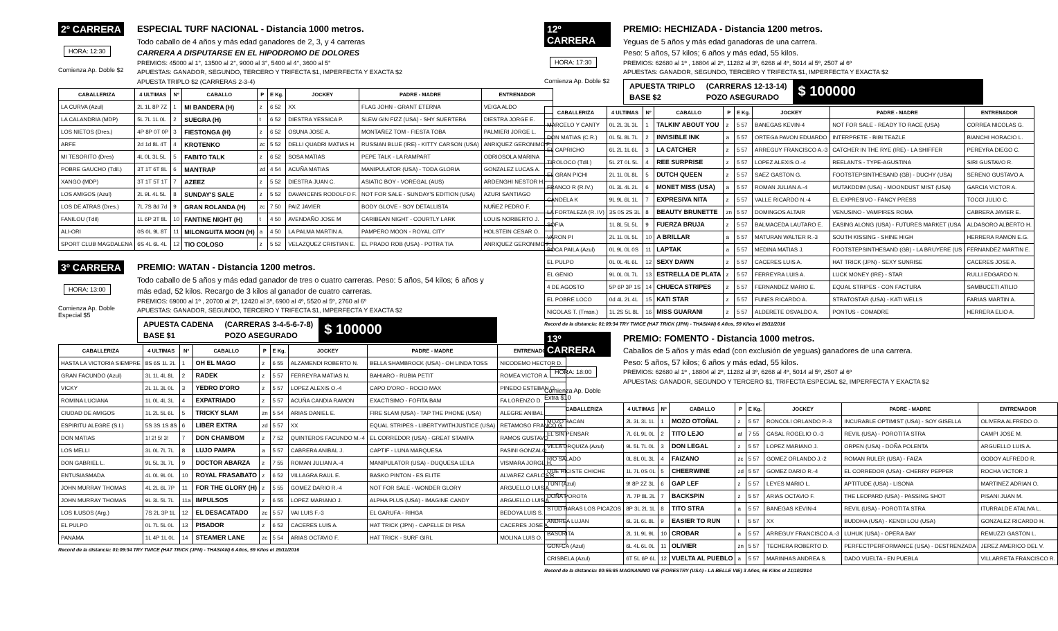2º CARRERA
HORA: 12:30
Comienza Ap. Doble $2
ESPECIAL TURF NACIONAL - Distancia 1000 metros.
Todo caballo de 4 años y más edad ganadores de 2, 3, y 4 carreras
CARRERA A DISPUTARSE EN EL HIPODROMO DE DOLORES
PREMIOS: 45000 al 1°, 13500 al 2°, 9000 al 3°, 5400 al 4°, 3600 al 5°
APUESTAS: GANADOR, SEGUNDO, TERCERO Y TRIFECTA $1, IMPERFECTA Y EXACTA $2
APUESTA TRIPLO $2 (CARRERAS 2-3-4)
| CABALLERIZA | 4 ULTIMAS | Nº | CABALLO | P | E Kg. | JOCKEY | PADRE - MADRE | ENTRENADOR |
| --- | --- | --- | --- | --- | --- | --- | --- | --- |
| LA CURVA (Azul) | 2L 1L 8P 7Z | 1 | MI BANDERA (H) | z | 6 52 | XX | FLAG JOHN - GRANT ETERNA | VEIGA ALDO |
| LA CALANDRIA (MDP) | 5L 7L 1L 0L | 2 | SUEGRA (H) | t | 6 52 | DIESTRA YESSICA P. | SLEW GIN FIZZ (USA) - SHY SUERTERA | DIESTRA JORGE E. |
| LOS NIETOS (Dres.) | 4P 8P 0T 0P | 3 | FIESTONGA (H) | z | 6 52 | OSUNA JOSE A. | MONTAÑEZ TOM - FIESTA TOBA | PALMIERI JORGE L. |
| ARFE | 2d 1d 8L 4T | 4 | KROTENKO | zc | 5 52 | DELLI QUADRI MATIAS H. | RUSSIAN BLUE (IRE) - KITTY CARSON (USA) | ANRIQUEZ GERONIMO F. |
| MI TESORITO (Dres) | 4L 0L 3L 5L | 5 | FABITO TALK | z | 6 52 | SOSA MATIAS | PEPE TALK - LA RAMPART | ODRIOSOLA MARINA |
| POBRE GAUCHO (Tdil.) | 3T 1T 6T 8L | 6 | MANTRAP | zd | 4 54 | ACUÑA MATIAS | MANIPULATOR (USA) - TODA GLORIA | GONZALEZ LUCAS A. |
| XANGO (MDP) | 3T 1T 5T 1T | 7 | AZEEZ | z | 5 52 | DIESTRA JUAN C. | ASIATIC BOY - VOREGAL (AUS) | ARDENGHI NESTOR H. |
| LOS AMIGOS (Azul) | 2L 9L 4L 5L | 8 | SUNDAY'S SALE | z | 5 52 | DAVANCENS RODOLFO F. | NOT FOR SALE - SUNDAY'S EDITION (USA) | AZURI SANTIAGO |
| LOS DE ATRAS (Dres.) | 7L 7S 8d 7d | 9 | GRAN ROLANDA (H) | zc | 7 50 | PAIZ JAVIER | BODY GLOVE - SOY DETALLISTA | NUÑEZ PEDRO F. |
| FANILOU (Tdil) | 1L 6P 3T 8L | 10 | FANTINE NIGHT (H) | t | 4 50 | AVENDAÑO JOSE M | CARIBEAN NIGHT - COURTLY LARK | LOUIS NORBERTO J. |
| ALI-ORI | 0S 0L 9L 8T | 11 | MILONGUITA MOON (H) | a | 4 50 | LA PALMA MARTIN A. | PAMPERO MOON - ROYAL CITY | HOLSTEIN CESAR O. |
| SPORT CLUB MAGDALENA | 6S 4L 6L 4L | 12 | TIO COLOSO | z | 5 52 | VELAZQUEZ CRISTIAN E. | EL PRADO ROB (USA) - POTRA TIA | ANRIQUEZ GERONIMO F. |
3º CARRERA
HORA: 13:00
Comienza Ap. Doble Especial $5
PREMIO: WATAN - Distancia 1200 metros.
Todo caballo de 5 años y más edad ganador de tres o cuatro carreras. Peso: 5 años, 54 kilos; 6 años y más edad, 52 kilos. Recargo de 3 kilos al ganador de cuatro carreras.
PREMIOS: 69000 al 1º , 20700 al 2º, 12420 al 3º, 6900 al 4º, 5520 al 5º, 2760 al 6º
APUESTAS: GANADOR, SEGUNDO, TERCERO Y TRIFECTA $1, IMPERFECTA Y EXACTA $2
APUESTA CADENA
BASE $1
(CARRERAS 3-4-5-6-7-8)
POZO ASEGURADO
$ 100000
| CABALLERIZA | 4 ULTIMAS | Nº | CABALLO | P | E Kg. | JOCKEY | PADRE - MADRE | ENTRENADOR |
| --- | --- | --- | --- | --- | --- | --- | --- | --- |
| HASTA LA VICTORIA SIEMPRE | 8S 6S 1L 2L | 1 | OH EL MAGO | z | 6 55 | ALZAMENDI ROBERTO N. | BELLA SHAMBROCK (USA) - OH LINDA TOSS | NICODEMO HECTOR D. |
| GRAN FACUNDO (Azul) | 3L 1L 4L 8L | 2 | RADEK | z | 5 57 | FERREYRA MATIAS N. | BAHIARO - RUBIA PETIT | ROMEA VICTOR A. |
| VICKY | 2L 1L 3L 0L | 3 | YEDRO D'ORO | z | 5 57 | LOPEZ ALEXIS O.-4 | CAPO D'ORO - ROCIO MAX | PINEDO ESTEBAN O. |
| ROMINA LUCIANA | 1L 0L 4L 3L | 4 | EXPATRIADO | z | 5 57 | ACUÑA CANDIA RAMON | EXACTISIMO - FOFITA BAM | FA LORENZO D. |
| CIUDAD DE AMIGOS | 1L 2L 5L 6L | 5 | TRICKY SLAM | zn | 5 54 | ARIAS DANIEL E. | FIRE SLAM (USA) - TAP THE PHONE (USA) | ALEGRE ANIBAL |
| ESPIRITU ALEGRE (S.I.) | 5S 3S 1S 8S | 6 | LIBER EXTRA | zd | 5 57 | XX | EQUAL STRIPES - LIBERTYWITHJUSTICE (USA) | RETAMOSO FRANCO G. |
| DON MATIAS | 1! 2! 5! 3! | 7 | DON CHAMBOM | z | 7 52 | QUINTEROS FACUNDO M.-4 | EL CORREDOR (USA) - GREAT STAMPA | RAMOS GUSTAVO |
| LOS MELLI | 3L 0L 7L 7L | 8 | LUJO PAMPA | a | 5 57 | CABRERA ANIBAL J. | CAPTIF - LUNA MARQUESA | PASINI GONZALO |
| DON GABRIEL L. | 9L 5L 3L 7L | 9 | DOCTOR ABARZA | z | 7 55 | ROMAN JULIAN A.-4 | MANIPULATOR (USA) - DUQUESA LEILA | VISMARA JORGE H. |
| ENTUSIASMADA | 4L 0L 9L 0L | 10 | ROYAL FRASABATO | z | 6 52 | VILLAGRA RAUL E. | BASKO PINTON - ES ELITE | ALVAREZ CARLOS R. |
| JOHN MURRAY THOMAS | 4L 2L 6L 7P | 11 | FOR THE GLORY (H) | z | 5 55 | GOMEZ DARIO R.-4 | NOT FOR SALE - WONDER GLORY | ARGUELLO LUIS A. |
| JOHN MURRAY THOMAS | 9L 3L 5L 7L | 11a | IMPULSOS | z | 6 55 | LOPEZ MARIANO J. | ALPHA PLUS (USA) - IMAGINE CANDY | ARGUELLO LUIS A. |
| LOS ILUSOS (Arg.) | 7S 2L 3P 1L | 12 | EL DESACATADO | zc | 5 57 | VAI LUIS F.-3 | EL GARUFA - RIHGA | BEDOYA LUIS S. |
| EL PULPO | 0L 7L 5L 0L | 13 | PISADOR | z | 6 52 | CACERES LUIS A. | HAT TRICK (JPN) - CAPELLE DI PISA | CACERES JOSE A. |
| PANAMA | 1L 4P 1L 0L | 14 | STEAMER LANE | zc | 5 54 | ARIAS OCTAVIO F. | HAT TRICK - SURF GIRL | MOLINA LUIS O. |
Record de la distancia: 01:09:34 TRY TWICE (HAT TRICK (JPN) - THASIAN) 6 Años, 59 Kilos el 19/11/2016
12º CARRERA
HORA: 17:30
Comienza Ap. Doble $2
PREMIO: HECHIZADA - Distancia 1200 metros.
Yeguas de 5 años y más edad ganadoras de una carrera.
Peso: 5 años, 57 kilos; 6 años y más edad, 55 kilos.
PREMIOS: 62680 al 1º , 18804 al 2º, 11282 al 3º, 6268 al 4º, 5014 al 5º, 2507 al 6º
APUESTAS: GANADOR, SEGUNDO, TERCERO Y TRIFECTA $1, IMPERFECTA Y EXACTA $2
APUESTA TRIPLO
BASE $2
(CARRERAS 12-13-14)
POZO ASEGURADO
$ 100000
| CABALLERIZA | 4 ULTIMAS | Nº | CABALLO | P | E Kg. | JOCKEY | PADRE - MADRE | ENTRENADOR |
| --- | --- | --- | --- | --- | --- | --- | --- | --- |
| MARCELO Y CANTY | 0L 2L 3L 3L | 1 | TALKIN' ABOUT YOU | z | 5 57 | BANEGAS KEVIN-4 | NOT FOR SALE - READY TO RACE (USA) | CORREA NICOLAS G. |
| DON MATIAS (C.R.) | 0L 5L 8L 7L | 2 | INVISIBLE INK | a | 5 57 | ORTEGA PAVON EDUARDO | INTERPRETE - BIBI TEAZLE | BIANCHI HORACIO L. |
| EL CAPRICHO | 6L 2L 1L 6L | 3 | LA CATCHER | z | 5 57 | ARREGUY FRANCISCO A.-3 | CATCHER IN THE RYE (IRE) - LA SHIFFER | PEREYRA DIEGO C. |
| TIROLOCO (Tdil.) | 5L 2T 0L 5L | 4 | REE SURPRISE | z | 5 57 | LOPEZ ALEXIS O.-4 | REELANTS - TYPE-AGUSTINA | SIRI GUSTAVO R. |
| EL GRAN PICHI | 2L 1L 0L 8L | 5 | DUTCH QUEEN | z | 5 57 | SAEZ GASTON G. | FOOTSTEPSINTHESAND (GB) - DUCHY (USA) | SERENO GUSTAVO A. |
| FRANCO R (R.IV.) | 0L 3L 4L 2L | 6 | MONET MISS (USA) | a | 5 57 | ROMAN JULIAN A.-4 | MUTAKDDIM (USA) - MOONDUST MIST (USA) | GARCIA VICTOR A. |
| CANDELA K | 9L 9L 6L 1L | 7 | EXPRESIVA NITA | z | 5 57 | VALLE RICARDO N.-4 | EL EXPRESIVO - FANCY PRESS | TOCCI JULIO C. |
| LA FORTALEZA (R. IV) | 3S 0S 2S 3L | 8 | BEAUTY BRUNETTE | zn | 5 57 | DOMINGOS ALTAIR | VENUSINO - VAMPIRES ROMA | CABRERA JAVIER E. |
| SOFIA | 1L 8L 5L 5L | 9 | FUERZA BRUJA | z | 5 57 | BALMACEDA LAUTARO E. | EASING ALONG (USA) - FUTURES MARKET (USA | ALDASORO ALBERTO H. |
| VARON PI | 2L 1L 0L 5L | 10 | A BRILLAR | a | 5 57 | MATURAN WALTER R.-3 | SOUTH KISSING - SHINE HIGH | HERRERA RAMON E.G. |
| BOCA PAILA (Azul) | 0L 9L 0L 0S | 11 | LAPTAK | a | 5 57 | MEDINA MATIAS J. | FOOTSTEPSINTHESAND (GB) - LA BRUYERE (US | FERNANDEZ MARTIN E. |
| EL PULPO | 0L 0L 4L 6L | 12 | SEXY DAWN | z | 5 57 | CACERES LUIS A. | HAT TRICK (JPN) - SEXY SUNRISE | CACERES JOSE A. |
| EL GENIO | 9L 0L 0L 7L | 13 | ESTRELLA DE PLATA | z | 5 57 | FERREYRA LUIS A. | LUCK MONEY (IRE) - STAR | RULLI EDGARDO N. |
| 4 DE AGOSTO | 5P 6P 3P 1S | 14 | CHUECA STRIPES | z | 5 57 | FERNANDEZ MARIO E. | EQUAL STRIPES - CON FACTURA | SAMBUCETI ATILIO |
| EL POBRE LOCO | 0d 4L 2L 4L | 15 | KATI STAR | z | 5 57 | FUNES RICARDO A. | STRATOSTAR (USA) - KATI WELLS | FARIAS MARTIN A. |
| NICOLAS T. (Tman.) | 1L 2S 5L 8L | 16 | MISS GUARANI | z | 5 57 | ALDERETE OSVALDO A. | PONTUS - COMADRE | HERRERA ELIO A. |
Record de la distancia: 01:09:34 TRY TWICE (HAT TRICK (JPN) - THASIAN) 6 Años, 59 Kilos el 19/11/2016
13º CARRERA
HORA: 18:00
Comienza Ap. Doble Extra $10
PREMIO: FOMENTO - Distancia 1000 metros.
Caballos de 5 años y más edad (con exclusión de yeguas) ganadores de una carrera.
Peso: 5 años, 57 kilos; 6 años y más edad, 55 kilos.
PREMIOS: 62680 al 1º , 18804 al 2º, 11282 al 3º, 6268 al 4º, 5014 al 5º, 2507 al 6º
APUESTAS: GANADOR, SEGUNDO Y TERCERO $1, TRIFECTA ESPECIAL $2, IMPERFECTA Y EXACTA $2
| CABALLERIZA | 4 ULTIMAS | Nº | CABALLO | P | E Kg. | JOCKEY | PADRE - MADRE | ENTRENADOR |
| --- | --- | --- | --- | --- | --- | --- | --- | --- |
| MOZO BACAN | 2L 3L 3L 1L | 1 | MOZO OTOÑAL | z | 5 57 | RONCOLI ORLANDO P.-3 | INCURABLE OPTIMIST (USA) - SOY GISELLA | OLIVERA ALFREDO O. |
| EL SIN PENSAR | 7L 6L 9L 0L | 2 | TITO LEJO | at | 7 55 | CASAL ROGELIO O.-3 | REVIL (USA) - POROTITA STRA | CAMPI JOSE M. |
| VILLA URQUIZA (Azul) | 9L 5L 7L 0L | 3 | DON LEGAL | z | 5 57 | LOPEZ MARIANO J. | ORPEN (USA) - DOÑA POLENTA | ARGUELLO LUIS A. |
| RIO SALADO | 0L 8L 0L 3L | 4 | FAIZANO | zc | 5 57 | GOMEZ ORLANDO J.-2 | ROMAN RULER (USA) - FAIZA | GODOY ALFREDO R. |
| QUE HICISTE CHICHE | 1L 7L 0S 0L | 5 | CHEERWINE | zd | 5 57 | GOMEZ DARIO R.-4 | EL CORREDOR (USA) - CHERRY PEPPER | ROCHA VICTOR J. |
| TUNI (Azul) | 9! 8P 2Z 3L | 6 | GAP LEF | z | 5 57 | LEYES MARIO L. | APTITUDE (USA) - LISONA | MARTINEZ ADRIAN O. |
| DOÑA POROTA | 7L 7P 8L 2L | 7 | BACKSPIN | z | 5 57 | ARIAS OCTAVIO F. | THE LEOPARD (USA) - PASSING SHOT | PISANI JUAN M. |
| STUD HARAS LOS PICAZOS | 8P 3L 2L 1L | 8 | TITO STRA | a | 5 57 | BANEGAS KEVIN-4 | REVIL (USA) - POROTITA STRA | ITURRALDE ATALIVA L. |
| ANDREA LUJAN | 6L 3L 6L 8L | 9 | EASIER TO RUN | t | 5 57 | XX | BUDDHA (USA) - KENDI LOU (USA) | GONZALEZ RICARDO H. |
| BASURITA | 2L 1L 9L 9L | 10 | CROBAR | a | 5 57 | ARREGUY FRANCISCO A.-3 | LUHUK (USA) - OPERA BAY | REMUZZI GASTON L. |
| GON-CA (Azul) | 6L 4L 6L 0L | 11 | OLIVIER | zn | 5 57 | TECHERA ROBERTO D. | PERFECTPERFORMANCE (USA) - DESTRENZADA | JEREZ AMERICO DEL V. |
| CRISBELA (Azul) | 6T 5L 6P 6L | 12 | VUELTA AL PUEBLO | a | 5 57 | MARINHAS ANDREA S. | DADO VUELTA - EN PUEBLA | VILLARRETA FRANCISCO R. |
Record de la distancia: 00:56:85 MAGNANIMO VIE (FORESTRY (USA) - LA BELLE VIE) 3 Años, 56 Kilos el 21/10/2014